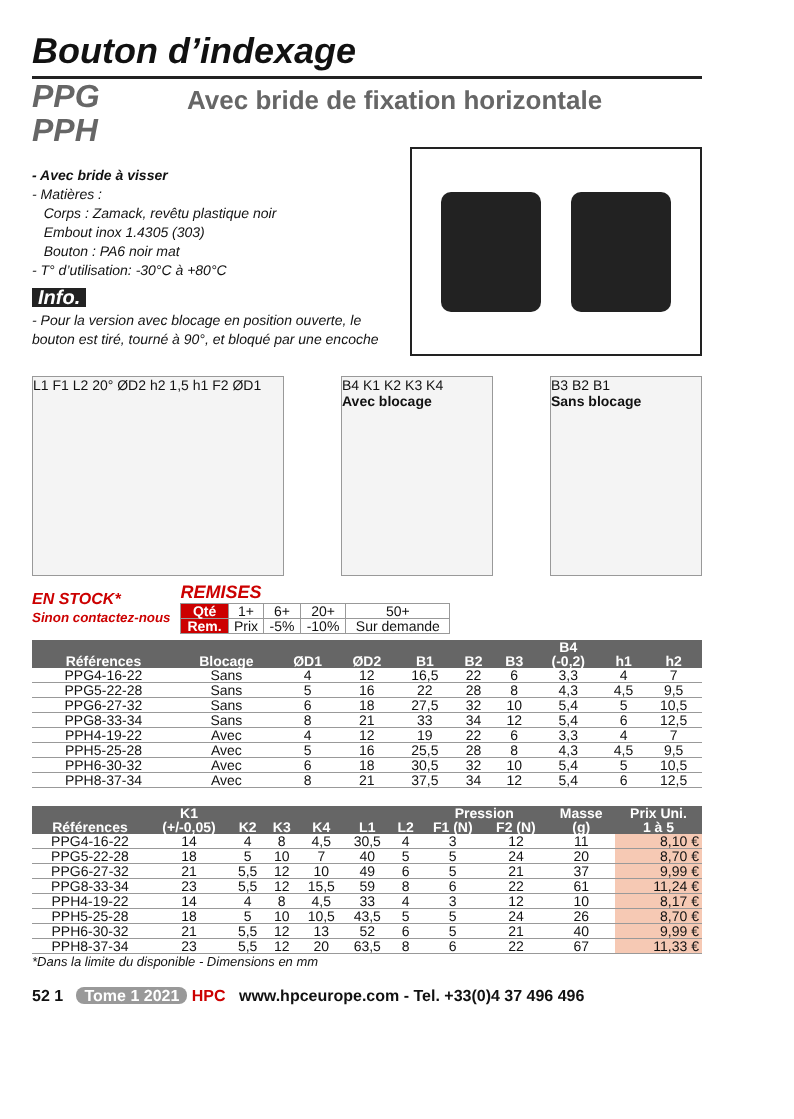Bouton d’indexage
PPG
PPH
Avec bride de fixation horizontale
- Avec bride à visser
- Matières :
Corps : Zamack, revêtu plastique noir
Embout inox 1.4305 (303)
Bouton : PA6 noir mat
- T° d’utilisation: -30°C à +80°C
Info.
- Pour la version avec blocage en position ouverte, le bouton est tiré, tourné à 90°, et bloqué par une encoche
L1 F1 L2 20° ØD2 h2 1,5 h1 F2 ØD1
B4 K1 K2 K3 K4
Avec blocage
B3 B2 B1
Sans blocage
EN STOCK*
Sinon contactez-nous
REMISES
| Qté | 1+ | 6+ | 20+ | 50+ |
| Rem. | Prix | -5% | -10% | Sur demande |
| Références | Blocage | ØD1 | ØD2 | B1 | B2 | B3 | B4 (-0,2) | h1 | h2 |
| --- | --- | --- | --- | --- | --- | --- | --- | --- | --- |
| PPG4-16-22 | Sans | 4 | 12 | 16,5 | 22 | 6 | 3,3 | 4 | 7 |
| PPG5-22-28 | Sans | 5 | 16 | 22 | 28 | 8 | 4,3 | 4,5 | 9,5 |
| PPG6-27-32 | Sans | 6 | 18 | 27,5 | 32 | 10 | 5,4 | 5 | 10,5 |
| PPG8-33-34 | Sans | 8 | 21 | 33 | 34 | 12 | 5,4 | 6 | 12,5 |
| PPH4-19-22 | Avec | 4 | 12 | 19 | 22 | 6 | 3,3 | 4 | 7 |
| PPH5-25-28 | Avec | 5 | 16 | 25,5 | 28 | 8 | 4,3 | 4,5 | 9,5 |
| PPH6-30-32 | Avec | 6 | 18 | 30,5 | 32 | 10 | 5,4 | 5 | 10,5 |
| PPH8-37-34 | Avec | 8 | 21 | 37,5 | 34 | 12 | 5,4 | 6 | 12,5 |
| Références | K1 (+/-0,05) | K2 | K3 | K4 | L1 | L2 | Pression | | Masse | Prix Uni. |
| --- | --- | --- | --- | --- | --- | --- | --- | --- | --- | --- |
| | | | | | | | F1 (N) | F2 (N) | (g) | 1 à 5 |
| PPG4-16-22 | 14 | 4 | 8 | 4,5 | 30,5 | 4 | 3 | 12 | 11 | 8,10 € |
| PPG5-22-28 | 18 | 5 | 10 | 7 | 40 | 5 | 5 | 24 | 20 | 8,70 € |
| PPG6-27-32 | 21 | 5,5 | 12 | 10 | 49 | 6 | 5 | 21 | 37 | 9,99 € |
| PPG8-33-34 | 23 | 5,5 | 12 | 15,5 | 59 | 8 | 6 | 22 | 61 | 11,24 € |
| PPH4-19-22 | 14 | 4 | 8 | 4,5 | 33 | 4 | 3 | 12 | 10 | 8,17 € |
| PPH5-25-28 | 18 | 5 | 10 | 10,5 | 43,5 | 5 | 5 | 24 | 26 | 8,70 € |
| PPH6-30-32 | 21 | 5,5 | 12 | 13 | 52 | 6 | 5 | 21 | 40 | 9,99 € |
| PPH8-37-34 | 23 | 5,5 | 12 | 20 | 63,5 | 8 | 6 | 22 | 67 | 11,33 € |
*Dans la limite du disponible - Dimensions en mm
52 1 Tome 1 2021 HPC www.hpceurope.com - Tel. +33(0)4 37 496 496